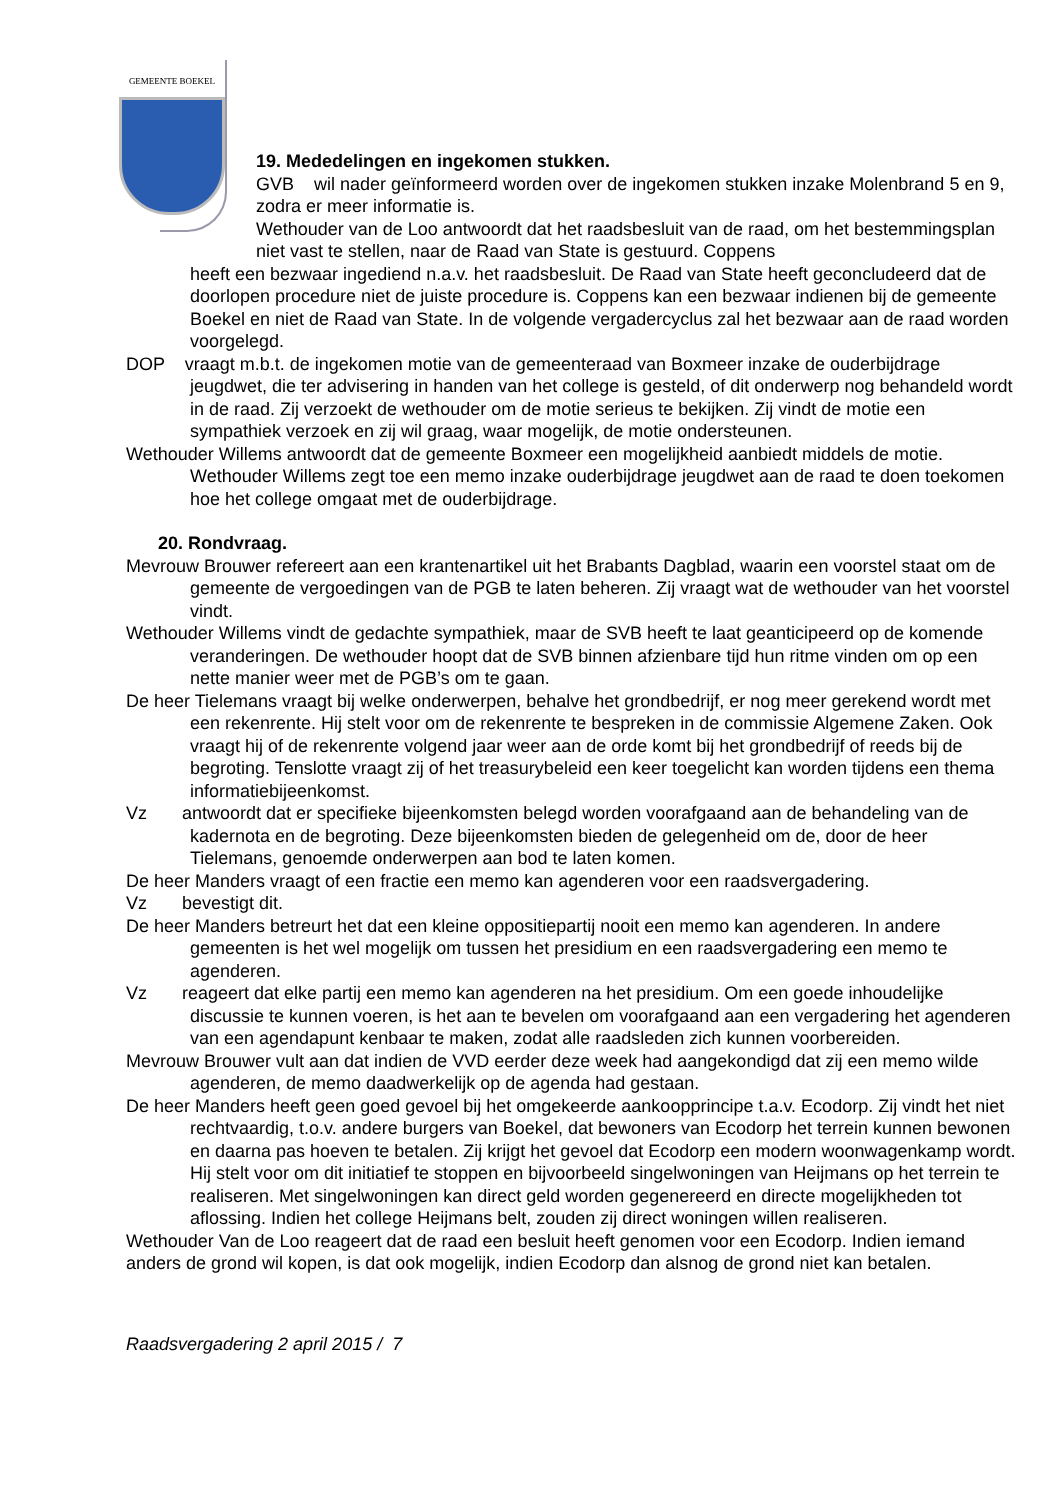GEMEENTE BOEKEL
19. Mededelingen en ingekomen stukken.
GVB wil nader geïnformeerd worden over de ingekomen stukken inzake Molenbrand 5 en 9, zodra er meer informatie is.
Wethouder van de Loo antwoordt dat het raadsbesluit van de raad, om het bestemmingsplan niet vast te stellen, naar de Raad van State is gestuurd. Coppens
heeft een bezwaar ingediend n.a.v. het raadsbesluit. De Raad van State heeft geconcludeerd dat de doorlopen procedure niet de juiste procedure is. Coppens kan een bezwaar indienen bij de gemeente Boekel en niet de Raad van State. In de volgende vergadercyclus zal het bezwaar aan de raad worden voorgelegd.
DOP vraagt m.b.t. de ingekomen motie van de gemeenteraad van Boxmeer inzake de ouderbijdrage jeugdwet, die ter advisering in handen van het college is gesteld, of dit onderwerp nog behandeld wordt in de raad. Zij verzoekt de wethouder om de motie serieus te bekijken. Zij vindt de motie een sympathiek verzoek en zij wil graag, waar mogelijk, de motie ondersteunen.
Wethouder Willems antwoordt dat de gemeente Boxmeer een mogelijkheid aanbiedt middels de motie. Wethouder Willems zegt toe een memo inzake ouderbijdrage jeugdwet aan de raad te doen toekomen hoe het college omgaat met de ouderbijdrage.
20. Rondvraag.
Mevrouw Brouwer refereert aan een krantenartikel uit het Brabants Dagblad, waarin een voorstel staat om de gemeente de vergoedingen van de PGB te laten beheren. Zij vraagt wat de wethouder van het voorstel vindt.
Wethouder Willems vindt de gedachte sympathiek, maar de SVB heeft te laat geanticipeerd op de komende veranderingen. De wethouder hoopt dat de SVB binnen afzienbare tijd hun ritme vinden om op een nette manier weer met de PGB’s om te gaan.
De heer Tielemans vraagt bij welke onderwerpen, behalve het grondbedrijf, er nog meer gerekend wordt met een rekenrente. Hij stelt voor om de rekenrente te bespreken in de commissie Algemene Zaken. Ook vraagt hij of de rekenrente volgend jaar weer aan de orde komt bij het grondbedrijf of reeds bij de begroting. Tenslotte vraagt zij of het treasurybeleid een keer toegelicht kan worden tijdens een thema informatiebijeenkomst.
Vz antwoordt dat er specifieke bijeenkomsten belegd worden voorafgaand aan de behandeling van de kadernota en de begroting. Deze bijeenkomsten bieden de gelegenheid om de, door de heer Tielemans, genoemde onderwerpen aan bod te laten komen.
De heer Manders vraagt of een fractie een memo kan agenderen voor een raadsvergadering.
Vz bevestigt dit.
De heer Manders betreurt het dat een kleine oppositiepartij nooit een memo kan agenderen. In andere gemeenten is het wel mogelijk om tussen het presidium en een raadsvergadering een memo te agenderen.
Vz reageert dat elke partij een memo kan agenderen na het presidium. Om een goede inhoudelijke discussie te kunnen voeren, is het aan te bevelen om voorafgaand aan een vergadering het agenderen van een agendapunt kenbaar te maken, zodat alle raadsleden zich kunnen voorbereiden.
Mevrouw Brouwer vult aan dat indien de VVD eerder deze week had aangekondigd dat zij een memo wilde agenderen, de memo daadwerkelijk op de agenda had gestaan.
De heer Manders heeft geen goed gevoel bij het omgekeerde aankoopprincipe t.a.v. Ecodorp. Zij vindt het niet rechtvaardig, t.o.v. andere burgers van Boekel, dat bewoners van Ecodorp het terrein kunnen bewonen en daarna pas hoeven te betalen. Zij krijgt het gevoel dat Ecodorp een modern woonwagenkamp wordt. Hij stelt voor om dit initiatief te stoppen en bijvoorbeeld singelwoningen van Heijmans op het terrein te realiseren. Met singelwoningen kan direct geld worden gegenereerd en directe mogelijkheden tot aflossing. Indien het college Heijmans belt, zouden zij direct woningen willen realiseren.
Wethouder Van de Loo reageert dat de raad een besluit heeft genomen voor een Ecodorp. Indien iemand anders de grond wil kopen, is dat ook mogelijk, indien Ecodorp dan alsnog de grond niet kan betalen.
Raadsvergadering 2 april 2015 / 7